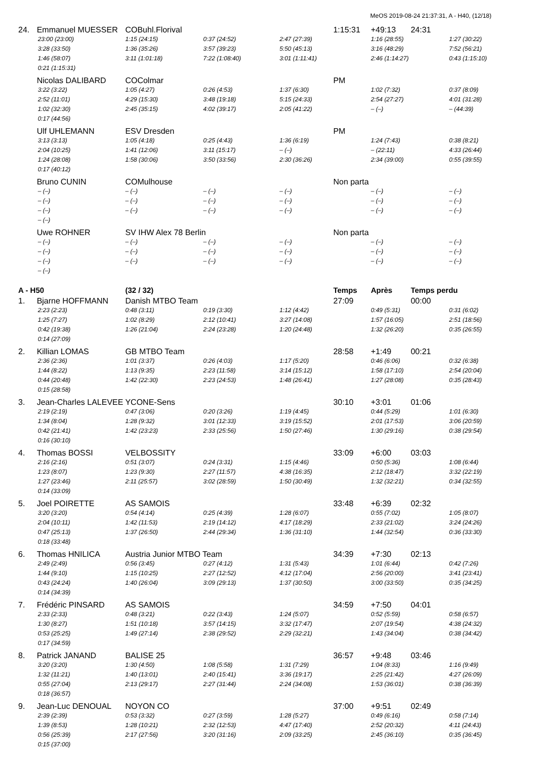MeOS 2019-08-24 21:37:31, A - H40, (12/18)
| 24. | Emmanuel MUESSER | COBuhl.Florival | | | 1:15:31 | +49:13 | 24:31 | |
| | 23:00 (23:00) | 1:15 (24:15) | 0:37 (24:52) | 2:47 (27:39) | | 1:16 (28:55) | | 1:27 (30:22) |
| | 3:28 (33:50) | 1:36 (35:26) | 3:57 (39:23) | 5:50 (45:13) | | 3:16 (48:29) | | 7:52 (56:21) |
| | 1:46 (58:07) | 3:11 (1:01:18) | 7:22 (1:08:40) | 3:01 (1:11:41) | | 2:46 (1:14:27) | | 0:43 (1:15:10) |
| | 0:21 (1:15:31) | | | | | | | |
| | Nicolas DALIBARD | COColmar | | | PM | | | |
| | 3:22 (3:22) | 1:05 (4:27) | 0:26 (4:53) | 1:37 (6:30) | | 1:02 (7:32) | | 0:37 (8:09) |
| | 2:52 (11:01) | 4:29 (15:30) | 3:48 (19:18) | 5:15 (24:33) | | 2:54 (27:27) | | 4:01 (31:28) |
| | 1:02 (32:30) | 2:45 (35:15) | 4:02 (39:17) | 2:05 (41:22) | | – (–) | | – (44:39) |
| | 0:17 (44:56) | | | | | | | |
| | Ulf UHLEMANN | ESV Dresden | | | PM | | | |
| | 3:13 (3:13) | 1:05 (4:18) | 0:25 (4:43) | 1:36 (6:19) | | 1:24 (7:43) | | 0:38 (8:21) |
| | 2:04 (10:25) | 1:41 (12:06) | 3:11 (15:17) | – (–) | | – (22:11) | | 4:33 (26:44) |
| | 1:24 (28:08) | 1:58 (30:06) | 3:50 (33:56) | 2:30 (36:26) | | 2:34 (39:00) | | 0:55 (39:55) |
| | 0:17 (40:12) | | | | | | | |
| | Bruno CUNIN | COMulhouse | | | Non parta | | | |
| | – (–) | – (–) | – (–) | – (–) | | – (–) | | – (–) |
| | – (–) | – (–) | – (–) | – (–) | | – (–) | | – (–) |
| | – (–) | – (–) | – (–) | – (–) | | – (–) | | – (–) |
| | – (–) | | | | | | | |
| | Uwe ROHNER | SV IHW Alex 78 Berlin | | | Non parta | | | |
| | – (–) | – (–) | – (–) | – (–) | | – (–) | | – (–) |
| | – (–) | – (–) | – (–) | – (–) | | – (–) | | – (–) |
| | – (–) | – (–) | – (–) | – (–) | | – (–) | | – (–) |
| | – (–) | | | | | | | |
| A - H50 | | (32 / 32) | | | Temps | Après | Temps perdu | |
| 1. | Bjarne HOFFMANN | Danish MTBO Team | | | 27:09 | | 00:00 | |
| | 2:23 (2:23) | 0:48 (3:11) | 0:19 (3:30) | 1:12 (4:42) | | 0:49 (5:31) | | 0:31 (6:02) |
| | 1:25 (7:27) | 1:02 (8:29) | 2:12 (10:41) | 3:27 (14:08) | | 1:57 (16:05) | | 2:51 (18:56) |
| | 0:42 (19:38) | 1:26 (21:04) | 2:24 (23:28) | 1:20 (24:48) | | 1:32 (26:20) | | 0:35 (26:55) |
| | 0:14 (27:09) | | | | | | | |
| 2. | Killian LOMAS | GB MTBO Team | | | 28:58 | +1:49 | 00:21 | |
| | 2:36 (2:36) | 1:01 (3:37) | 0:26 (4:03) | 1:17 (5:20) | | 0:46 (6:06) | | 0:32 (6:38) |
| | 1:44 (8:22) | 1:13 (9:35) | 2:23 (11:58) | 3:14 (15:12) | | 1:58 (17:10) | | 2:54 (20:04) |
| | 0:44 (20:48) | 1:42 (22:30) | 2:23 (24:53) | 1:48 (26:41) | | 1:27 (28:08) | | 0:35 (28:43) |
| | 0:15 (28:58) | | | | | | | |
| 3. | Jean-Charles LALEVEE | YCONE-Sens | | | 30:10 | +3:01 | 01:06 | |
| | 2:19 (2:19) | 0:47 (3:06) | 0:20 (3:26) | 1:19 (4:45) | | 0:44 (5:29) | | 1:01 (6:30) |
| | 1:34 (8:04) | 1:28 (9:32) | 3:01 (12:33) | 3:19 (15:52) | | 2:01 (17:53) | | 3:06 (20:59) |
| | 0:42 (21:41) | 1:42 (23:23) | 2:33 (25:56) | 1:50 (27:46) | | 1:30 (29:16) | | 0:38 (29:54) |
| | 0:16 (30:10) | | | | | | | |
| 4. | Thomas BOSSI | VELBOSSITY | | | 33:09 | +6:00 | 03:03 | |
| | 2:16 (2:16) | 0:51 (3:07) | 0:24 (3:31) | 1:15 (4:46) | | 0:50 (5:36) | | 1:08 (6:44) |
| | 1:23 (8:07) | 1:23 (9:30) | 2:27 (11:57) | 4:38 (16:35) | | 2:12 (18:47) | | 3:32 (22:19) |
| | 1:27 (23:46) | 2:11 (25:57) | 3:02 (28:59) | 1:50 (30:49) | | 1:32 (32:21) | | 0:34 (32:55) |
| | 0:14 (33:09) | | | | | | | |
| 5. | Joel POIRETTE | AS SAMOIS | | | 33:48 | +6:39 | 02:32 | |
| | 3:20 (3:20) | 0:54 (4:14) | 0:25 (4:39) | 1:28 (6:07) | | 0:55 (7:02) | | 1:05 (8:07) |
| | 2:04 (10:11) | 1:42 (11:53) | 2:19 (14:12) | 4:17 (18:29) | | 2:33 (21:02) | | 3:24 (24:26) |
| | 0:47 (25:13) | 1:37 (26:50) | 2:44 (29:34) | 1:36 (31:10) | | 1:44 (32:54) | | 0:36 (33:30) |
| | 0:18 (33:48) | | | | | | | |
| 6. | Thomas HNILICA | Austria Junior MTBO Team | | | 34:39 | +7:30 | 02:13 | |
| | 2:49 (2:49) | 0:56 (3:45) | 0:27 (4:12) | 1:31 (5:43) | | 1:01 (6:44) | | 0:42 (7:26) |
| | 1:44 (9:10) | 1:15 (10:25) | 2:27 (12:52) | 4:12 (17:04) | | 2:56 (20:00) | | 3:41 (23:41) |
| | 0:43 (24:24) | 1:40 (26:04) | 3:09 (29:13) | 1:37 (30:50) | | 3:00 (33:50) | | 0:35 (34:25) |
| | 0:14 (34:39) | | | | | | | |
| 7. | Frédéric PINSARD | AS SAMOIS | | | 34:59 | +7:50 | 04:01 | |
| | 2:33 (2:33) | 0:48 (3:21) | 0:22 (3:43) | 1:24 (5:07) | | 0:52 (5:59) | | 0:58 (6:57) |
| | 1:30 (8:27) | 1:51 (10:18) | 3:57 (14:15) | 3:32 (17:47) | | 2:07 (19:54) | | 4:38 (24:32) |
| | 0:53 (25:25) | 1:49 (27:14) | 2:38 (29:52) | 2:29 (32:21) | | 1:43 (34:04) | | 0:38 (34:42) |
| | 0:17 (34:59) | | | | | | | |
| 8. | Patrick JANAND | BALISE 25 | | | 36:57 | +9:48 | 03:46 | |
| | 3:20 (3:20) | 1:30 (4:50) | 1:08 (5:58) | 1:31 (7:29) | | 1:04 (8:33) | | 1:16 (9:49) |
| | 1:32 (11:21) | 1:40 (13:01) | 2:40 (15:41) | 3:36 (19:17) | | 2:25 (21:42) | | 4:27 (26:09) |
| | 0:55 (27:04) | 2:13 (29:17) | 2:27 (31:44) | 2:24 (34:08) | | 1:53 (36:01) | | 0:38 (36:39) |
| | 0:18 (36:57) | | | | | | | |
| 9. | Jean-Luc DENOUAL | NOYON CO | | | 37:00 | +9:51 | 02:49 | |
| | 2:39 (2:39) | 0:53 (3:32) | 0:27 (3:59) | 1:28 (5:27) | | 0:49 (6:16) | | 0:58 (7:14) |
| | 1:39 (8:53) | 1:28 (10:21) | 2:32 (12:53) | 4:47 (17:40) | | 2:52 (20:32) | | 4:11 (24:43) |
| | 0:56 (25:39) | 2:17 (27:56) | 3:20 (31:16) | 2:09 (33:25) | | 2:45 (36:10) | | 0:35 (36:45) |
| | 0:15 (37:00) | | | | | | | |